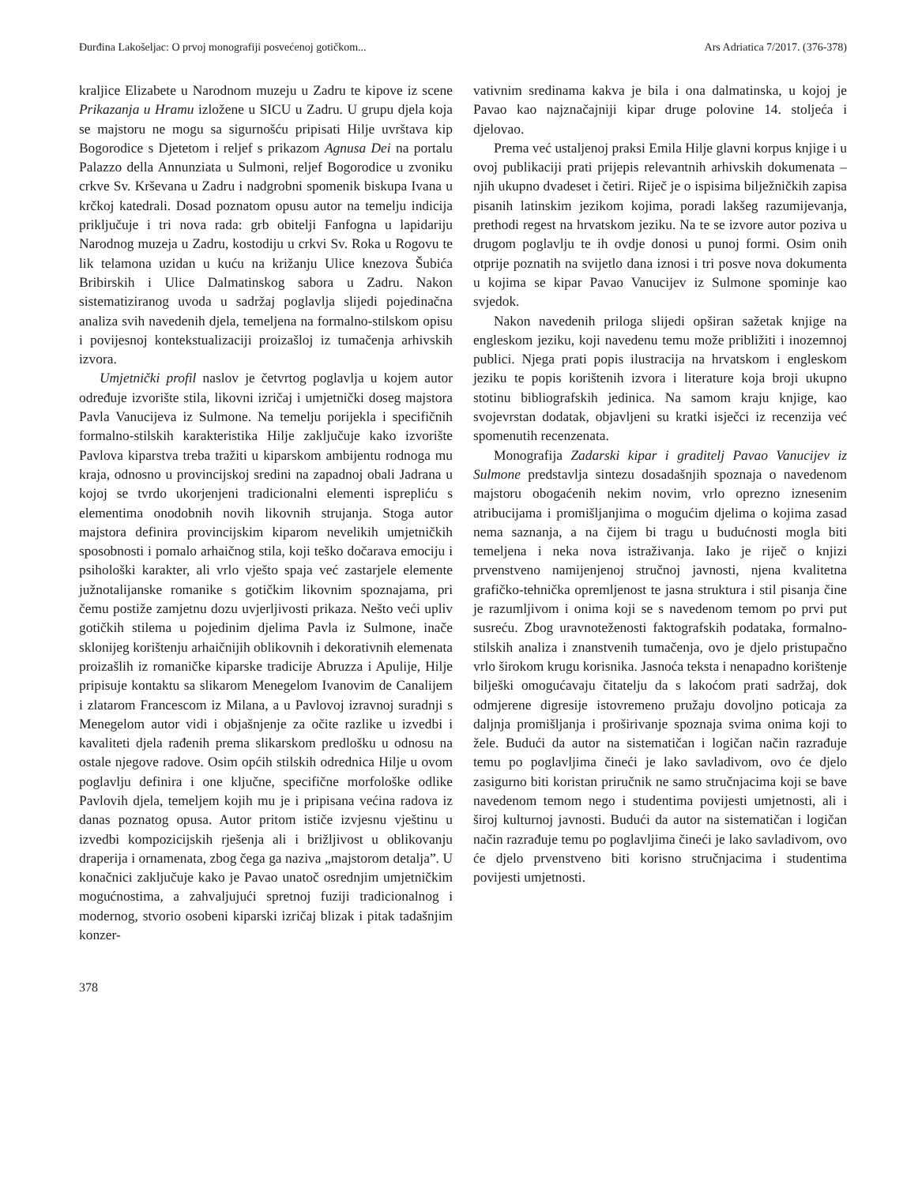Đurđina Lakošeljac: O prvoj monografiji posvećenoj gotičkom... Ars Adriatica 7/2017. (376-378)
kraljice Elizabete u Narodnom muzeju u Zadru te kipove iz scene Prikazanja u Hramu izložene u SICU u Zadru. U grupu djela koja se majstoru ne mogu sa sigurnošću pripisati Hilje uvrštava kip Bogorodice s Djetetom i reljef s prikazom Agnusa Dei na portalu Palazzo della Annunziata u Sulmoni, reljef Bogorodice u zvoniku crkve Sv. Krševana u Zadru i nadgrobni spomenik biskupa Ivana u krčkoj katedrali. Dosad poznatom opusu autor na temelju indicija priključuje i tri nova rada: grb obitelji Fanfogna u lapidariju Narodnog muzeja u Zadru, kostodiju u crkvi Sv. Roka u Rogovu te lik telamona uzidan u kuću na križanju Ulice knezova Šubića Bribirskih i Ulice Dalmatinskog sabora u Zadru. Nakon sistematiziranog uvoda u sadržaj poglavlja slijedi pojedinačna analiza svih navedenih djela, temeljena na formalno-stilskom opisu i povijesnoj kontekstualizaciji proizašloj iz tumačenja arhivskih izvora.
Umjetnički profil naslov je četvrtog poglavlja u kojem autor određuje izvorište stila, likovni izričaj i umjetnički doseg majstora Pavla Vanucijeva iz Sulmone. Na temelju porijekla i specifičnih formalno-stilskih karakteristika Hilje zaključuje kako izvorište Pavlova kiparstva treba tražiti u kiparskom ambijentu rodnoga mu kraja, odnosno u provincijskoj sredini na zapadnoj obali Jadrana u kojoj se tvrdo ukorjenjeni tradicionalni elementi isprepliću s elementima onodobnih novih likovnih strujanja. Stoga autor majstora definira provincijskim kiparom nevelikih umjetničkih sposobnosti i pomalo arhaičnog stila, koji teško dočarava emociju i psihološki karakter, ali vrlo vješto spaja već zastarjele elemente južnotalijanske romanike s gotičkim likovnim spoznajama, pri čemu postiže zamjetnu dozu uvjerljivosti prikaza. Nešto veći upliv gotičkih stilema u pojedinim djelima Pavla iz Sulmone, inače sklonijeg korištenju arhaičnijih oblikovnih i dekorativnih elemenata proizašlih iz romaničke kiparske tradicije Abruzza i Apulije, Hilje pripisuje kontaktu sa slikarom Menegelom Ivanovim de Canalijem i zlatarom Francescom iz Milana, a u Pavlovoj izravnoj suradnji s Menegelom autor vidi i objašnjenje za očite razlike u izvedbi i kavaliteti djela rađenih prema slikarskom predlošku u odnosu na ostale njegove radove. Osim općih stilskih odrednica Hilje u ovom poglavlju definira i one ključne, specifične morfološke odlike Pavlovih djela, temeljem kojih mu je i pripisana većina radova iz danas poznatog opusa. Autor pritom ističe izvjesnu vještinu u izvedbi kompozicijskih rješenja ali i brižljivost u oblikovanju draperija i ornamenata, zbog čega ga naziva „majstorom detalja”. U konačnici zaključuje kako je Pavao unatoč osrednjim umjetničkim mogućnostima, a zahvaljujući spretnoj fuziji tradicionalnog i modernog, stvorio osobeni kiparski izričaj blizak i pitak tadašnjim konzer-
vativnim sredinama kakva je bila i ona dalmatinska, u kojoj je Pavao kao najznačajniji kipar druge polovine 14. stoljeća i djelovao.
Prema već ustaljenoj praksi Emila Hilje glavni korpus knjige i u ovoj publikaciji prati prijepis relevantnih arhivskih dokumenata – njih ukupno dvadeset i četiri. Riječ je o ispisima bilježničkih zapisa pisanih latinskim jezikom kojima, poradi lakšeg razumijevanja, prethodi regest na hrvatskom jeziku. Na te se izvore autor poziva u drugom poglavlju te ih ovdje donosi u punoj formi. Osim onih otprije poznatih na svijetlo dana iznosi i tri posve nova dokumenta u kojima se kipar Pavao Vanucijev iz Sulmone spominje kao svjedok.
Nakon navedenih priloga slijedi opširan sažetak knjige na engleskom jeziku, koji navedenu temu može približiti i inozemnoj publici. Njega prati popis ilustracija na hrvatskom i engleskom jeziku te popis korištenih izvora i literature koja broji ukupno stotinu bibliografskih jedinica. Na samom kraju knjige, kao svojevrstan dodatak, objavljeni su kratki isječci iz recenzija već spomenutih recenzenata.
Monografija Zadarski kipar i graditelj Pavao Vanucijev iz Sulmone predstavlja sintezu dosadašnjih spoznaja o navedenom majstoru obogaćenih nekim novim, vrlo oprezno iznesenim atribucijama i promišljanjima o mogućim djelima o kojima zasad nema saznanja, a na čijem bi tragu u budućnosti mogla biti temeljena i neka nova istraživanja. Iako je riječ o knjizi prvenstveno namijenjenoj stručnoj javnosti, njena kvalitetna grafičko-tehnička opremljenost te jasna struktura i stil pisanja čine je razumljivom i onima koji se s navedenom temom po prvi put susreću. Zbog uravnoteženosti faktografskih podataka, formalno-stilskih analiza i znanstvenih tumačenja, ovo je djelo pristupačno vrlo širokom krugu korisnika. Jasnoća teksta i nenapadno korištenje bilješki omogućavaju čitatelju da s lakoćom prati sadržaj, dok odmjerene digresije istovremeno pružaju dovoljno poticaja za daljnja promišljanja i proširivanje spoznaja svima onima koji to žele. Budući da autor na sistematičan i logičan način razrađuje temu po poglavljima čineći je lako savladivom, ovo će djelo zasigurno biti koristan priručnik ne samo stručnjacima koji se bave navedenom temom nego i studentima povijesti umjetnosti, ali i široj kulturnoj javnosti. Budući da autor na sistematičan i logičan način razrađuje temu po poglavljima čineći je lako savladivom, ovo će djelo prvenstveno biti korisno stručnjacima i studentima povijesti umjetnosti.
378